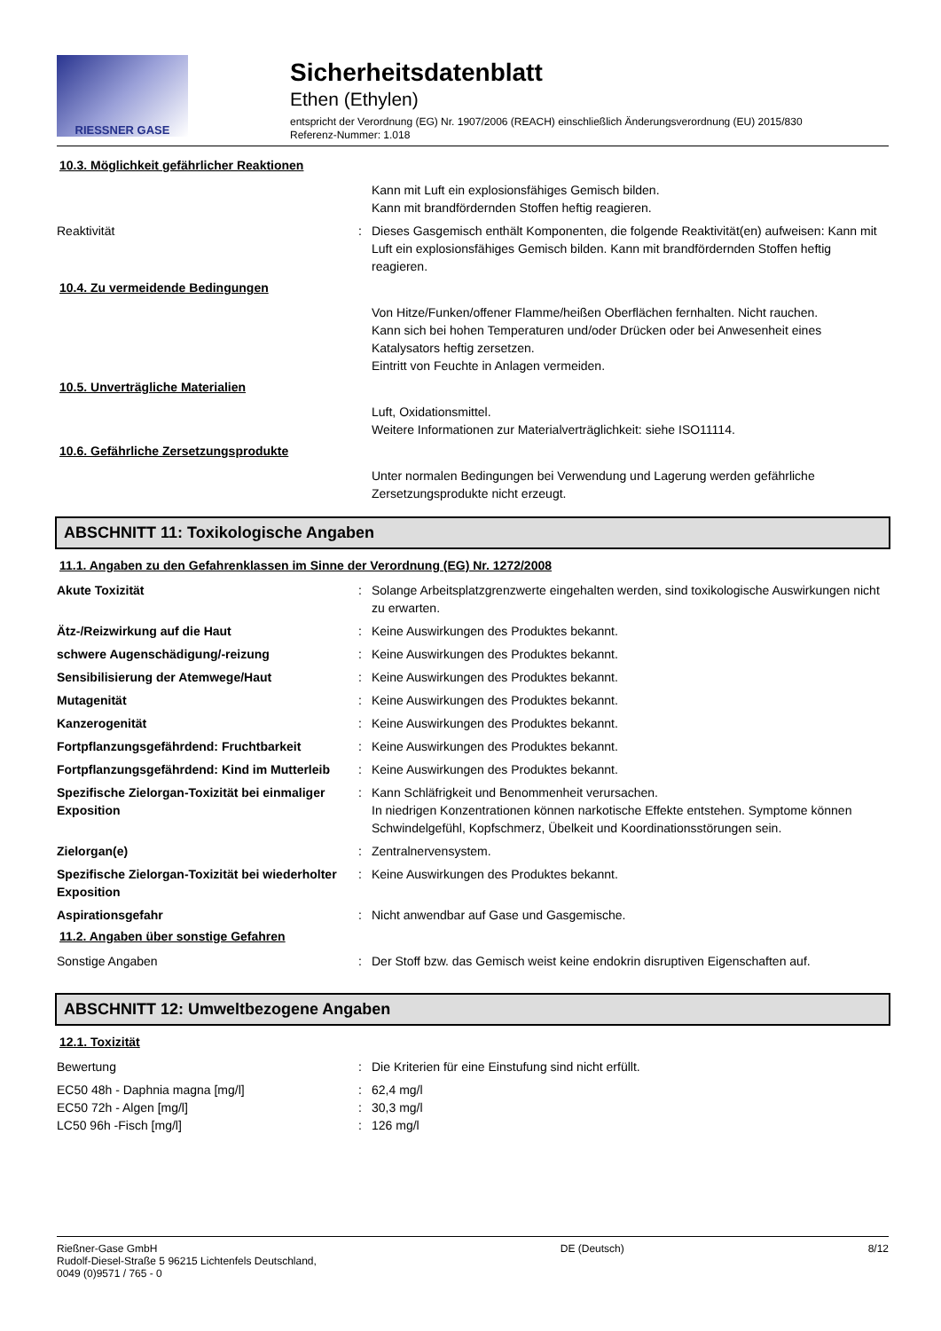RIESSNER GASE
Sicherheitsdatenblatt
Ethen (Ethylen)
entspricht der Verordnung (EG) Nr. 1907/2006 (REACH) einschließlich Änderungsverordnung (EU) 2015/830
Referenz-Nummer: 1.018
10.3. Möglichkeit gefährlicher Reaktionen
Kann mit Luft ein explosionsfähiges Gemisch bilden.
Kann mit brandfördernden Stoffen heftig reagieren.
Reaktivität : Dieses Gasgemisch enthält Komponenten, die folgende Reaktivität(en) aufweisen: Kann mit Luft ein explosionsfähiges Gemisch bilden. Kann mit brandfördernden Stoffen heftig reagieren.
10.4. Zu vermeidende Bedingungen
Von Hitze/Funken/offener Flamme/heißen Oberflächen fernhalten. Nicht rauchen.
Kann sich bei hohen Temperaturen und/oder Drücken oder bei Anwesenheit eines Katalysators heftig zersetzen.
Eintritt von Feuchte in Anlagen vermeiden.
10.5. Unverträgliche Materialien
Luft, Oxidationsmittel.
Weitere Informationen zur Materialverträglichkeit: siehe ISO11114.
10.6. Gefährliche Zersetzungsprodukte
Unter normalen Bedingungen bei Verwendung und Lagerung werden gefährliche Zersetzungsprodukte nicht erzeugt.
ABSCHNITT 11: Toxikologische Angaben
11.1. Angaben zu den Gefahrenklassen im Sinne der Verordnung (EG) Nr. 1272/2008
Akute Toxizität : Solange Arbeitsplatzgrenzwerte eingehalten werden, sind toxikologische Auswirkungen nicht zu erwarten.
Ätz-/Reizwirkung auf die Haut : Keine Auswirkungen des Produktes bekannt.
schwere Augenschädigung/-reizung : Keine Auswirkungen des Produktes bekannt.
Sensibilisierung der Atemwege/Haut : Keine Auswirkungen des Produktes bekannt.
Mutagenität : Keine Auswirkungen des Produktes bekannt.
Kanzerogenität : Keine Auswirkungen des Produktes bekannt.
Fortpflanzungsgefährdend: Fruchtbarkeit : Keine Auswirkungen des Produktes bekannt.
Fortpflanzungsgefährdend: Kind im Mutterleib
: Keine Auswirkungen des Produktes bekannt.
Spezifische Zielorgan-Toxizität bei einmaliger Exposition
: Kann Schläfrigkeit und Benommenheit verursachen.
In niedrigen Konzentrationen können narkotische Effekte entstehen. Symptome können Schwindelgefühl, Kopfschmerz, Übelkeit und Koordinationsstörungen sein.
Zielorgan(e) : Zentralnervensystem.
Spezifische Zielorgan-Toxizität bei wiederholter Exposition
: Keine Auswirkungen des Produktes bekannt.
Aspirationsgefahr : Nicht anwendbar auf Gase und Gasgemische.
11.2. Angaben über sonstige Gefahren
Sonstige Angaben : Der Stoff bzw. das Gemisch weist keine endokrin disruptiven Eigenschaften auf.
ABSCHNITT 12: Umweltbezogene Angaben
12.1. Toxizität
Bewertung : Die Kriterien für eine Einstufung sind nicht erfüllt.
EC50 48h - Daphnia magna [mg/l] : 62,4 mg/l
EC50 72h - Algen [mg/l] : 30,3 mg/l
LC50 96h -Fisch [mg/l] : 126 mg/l
Rießner-Gase GmbH
Rudolf-Diesel-Straße 5 96215 Lichtenfels Deutschland,
0049 (0)9571 / 765 - 0
DE (Deutsch) 8/12